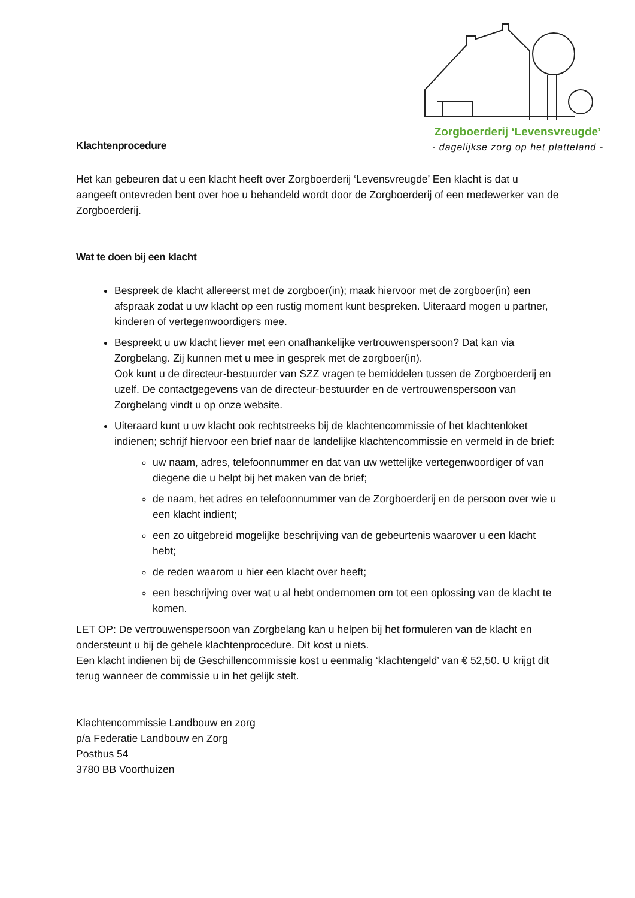Zorgboerderij ‘Levensvreugde’
- dagelijkse zorg op het platteland -
Klachtenprocedure
Het kan gebeuren dat u een klacht heeft over Zorgboerderij ‘Levensvreugde’ Een klacht is dat u aangeeft ontevreden bent over hoe u behandeld wordt door de Zorgboerderij of een medewerker van de Zorgboerderij.
Wat te doen bij een klacht
Bespreek de klacht allereerst met de zorgboer(in); maak hiervoor met de zorgboer(in) een afspraak zodat u uw klacht op een rustig moment kunt bespreken. Uiteraard mogen u partner, kinderen of vertegenwoordigers mee.
Bespreekt u uw klacht liever met een onafhankelijke vertrouwenspersoon? Dat kan via Zorgbelang. Zij kunnen met u mee in gesprek met de zorgboer(in).
Ook kunt u de directeur-bestuurder van SZZ vragen te bemiddelen tussen de Zorgboerderij en uzelf. De contactgegevens van de directeur-bestuurder en de vertrouwenspersoon van Zorgbelang vindt u op onze website.
Uiteraard kunt u uw klacht ook rechtstreeks bij de klachtencommissie of het klachtenloket indienen; schrijf hiervoor een brief naar de landelijke klachtencommissie en vermeld in de brief:
uw naam, adres, telefoonnummer en dat van uw wettelijke vertegenwoordiger of van diegene die u helpt bij het maken van de brief;
de naam, het adres en telefoonnummer van de Zorgboerderij en de persoon over wie u een klacht indient;
een zo uitgebreid mogelijke beschrijving van de gebeurtenis waarover u een klacht hebt;
de reden waarom u hier een klacht over heeft;
een beschrijving over wat u al hebt ondernomen om tot een oplossing van de klacht te komen.
LET OP: De vertrouwenspersoon van Zorgbelang kan u helpen bij het formuleren van de klacht en ondersteunt u bij de gehele klachtenprocedure. Dit kost u niets.
Een klacht indienen bij de Geschillencommissie kost u eenmalig ‘klachtengeld’ van € 52,50. U krijgt dit terug wanneer de commissie u in het gelijk stelt.
Klachtencommissie Landbouw en zorg
p/a Federatie Landbouw en Zorg
Postbus 54
3780 BB Voorthuizen